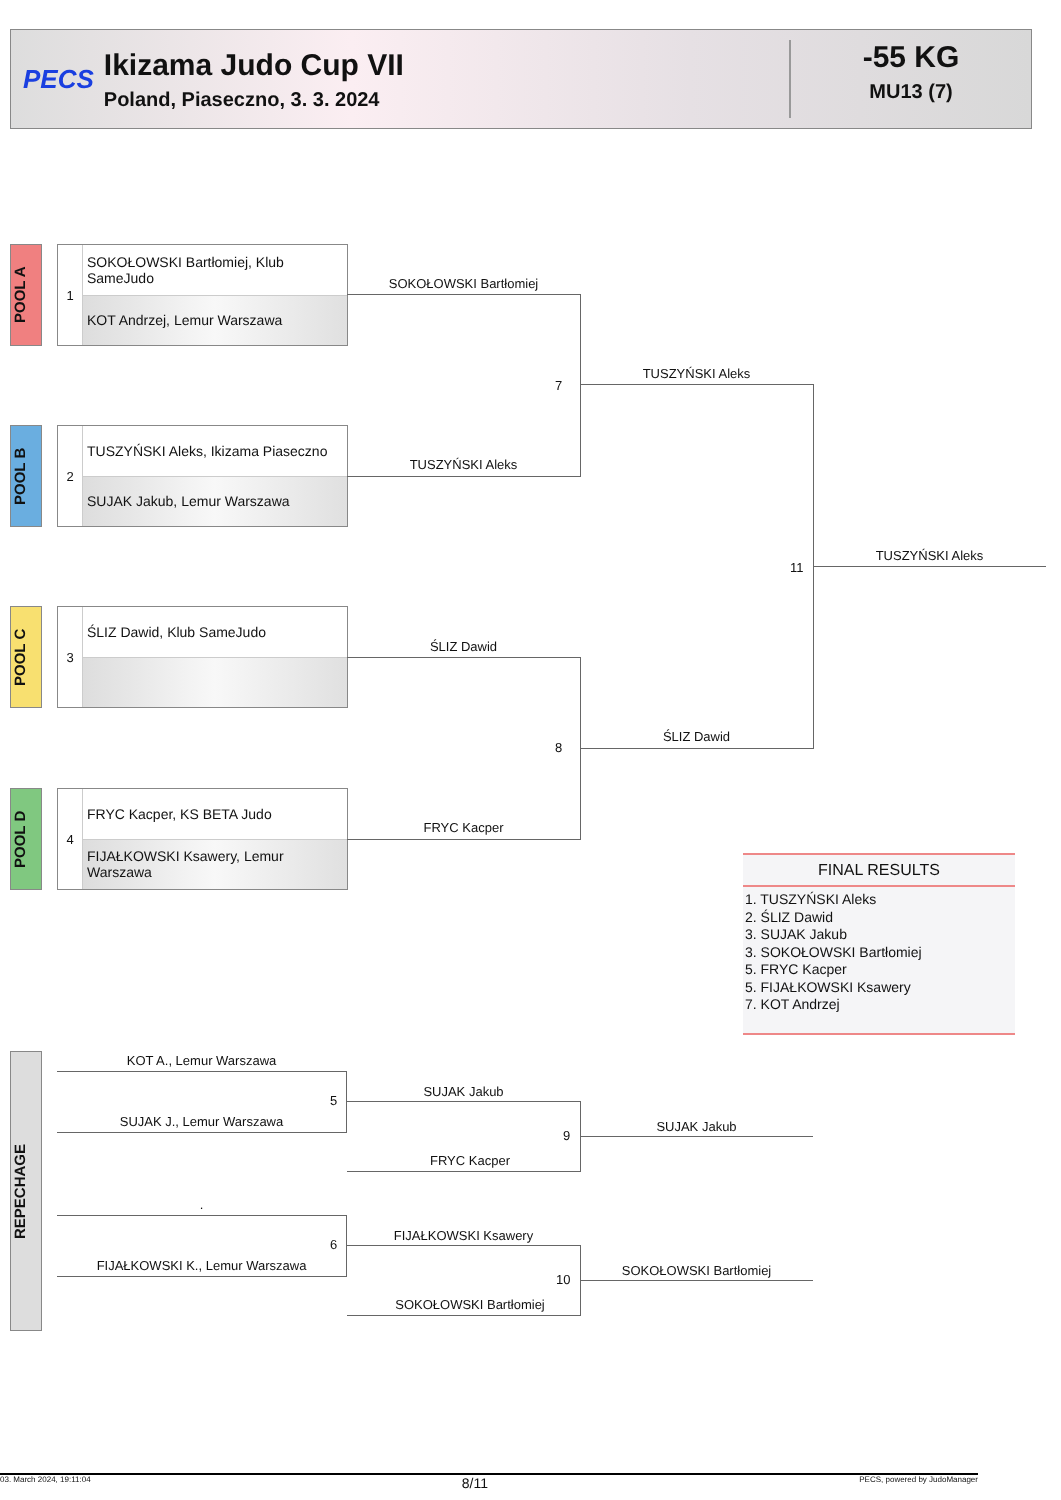PECS
Ikizama Judo Cup VII
Poland, Piaseczno, 3. 3. 2024
-55 KG
MU13 (7)
POOL A
1
SOKOŁOWSKI Bartłomiej, Klub SameJudo
KOT Andrzej, Lemur Warszawa
POOL B
2
TUSZYŃSKI Aleks, Ikizama Piaseczno
SUJAK Jakub, Lemur Warszawa
POOL C
3
ŚLIZ Dawid, Klub SameJudo
POOL D
4
FRYC Kacper, KS BETA Judo
FIJAŁKOWSKI Ksawery, Lemur Warszawa
SOKOŁOWSKI Bartłomiej
TUSZYŃSKI Aleks
7
ŚLIZ Dawid
FRYC Kacper
8
TUSZYŃSKI Aleks
ŚLIZ Dawid
11
TUSZYŃSKI Aleks
FINAL RESULTS
1. TUSZYŃSKI Aleks
2. ŚLIZ Dawid
3. SUJAK Jakub
3. SOKOŁOWSKI Bartłomiej
5. FRYC Kacper
5. FIJAŁKOWSKI Ksawery
7. KOT Andrzej
REPECHAGE
KOT A., Lemur Warszawa
SUJAK J., Lemur Warszawa
5
SUJAK Jakub
FRYC Kacper
9
SUJAK Jakub
.
FIJAŁKOWSKI K., Lemur Warszawa
6
FIJAŁKOWSKI Ksawery
SOKOŁOWSKI Bartłomiej
10
SOKOŁOWSKI Bartłomiej
03. March 2024, 19:11:04 8/11 PECS, powered by JudoManager